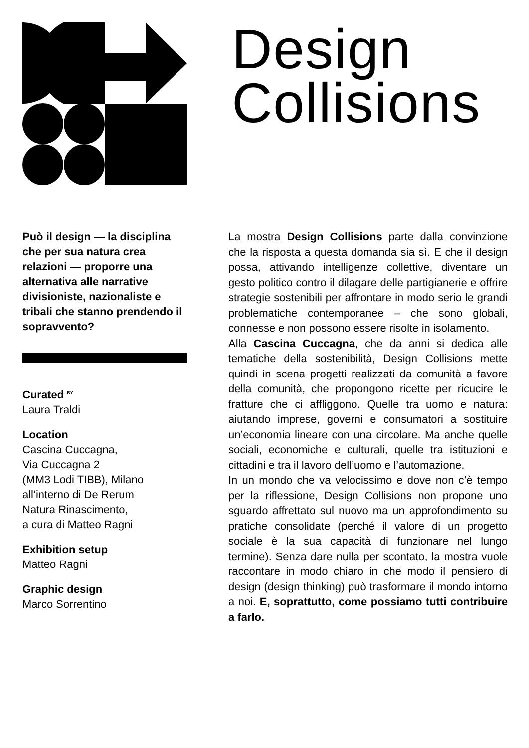Design
Collisions
Può il design — la disciplina che per sua natura crea relazioni — proporre una alternativa alle narrative divisioniste, nazionaliste e tribali che stanno prendendo il sopravvento?
Curated <sup>BY</sup>
Laura Traldi
Location
Cascina Cuccagna,
Via Cuccagna 2
(MM3 Lodi TIBB), Milano
all’interno di De Rerum
Natura Rinascimento,
a cura di Matteo Ragni
Exhibition setup
Matteo Ragni
Graphic design
Marco Sorrentino
La mostra Design Collisions parte dalla convinzione che la risposta a questa domanda sia sì. E che il design possa, attivando intelligenze collettive, diventare un gesto politico contro il dilagare delle partigianerie e offrire strategie sostenibili per affrontare in modo serio le grandi problematiche contemporanee – che sono globali, connesse e non possono essere risolte in isolamento.
Alla Cascina Cuccagna, che da anni si dedica alle tematiche della sostenibilità, Design Collisions mette quindi in scena progetti realizzati da comunità a favore della comunità, che propongono ricette per ricucire le fratture che ci affliggono. Quelle tra uomo e natura: aiutando imprese, governi e consumatori a sostituire un’economia lineare con una circolare. Ma anche quelle sociali, economiche e culturali, quelle tra istituzioni e cittadini e tra il lavoro dell’uomo e l’automazione.
In un mondo che va velocissimo e dove non c’è tempo per la riflessione, Design Collisions non propone uno sguardo affrettato sul nuovo ma un approfondimento su pratiche consolidate (perché il valore di un progetto sociale è la sua capacità di funzionare nel lungo termine). Senza dare nulla per scontato, la mostra vuole raccontare in modo chiaro in che modo il pensiero di design (design thinking) può trasformare il mondo intorno a noi. E, soprattutto, come possiamo tutti contribuire a farlo.